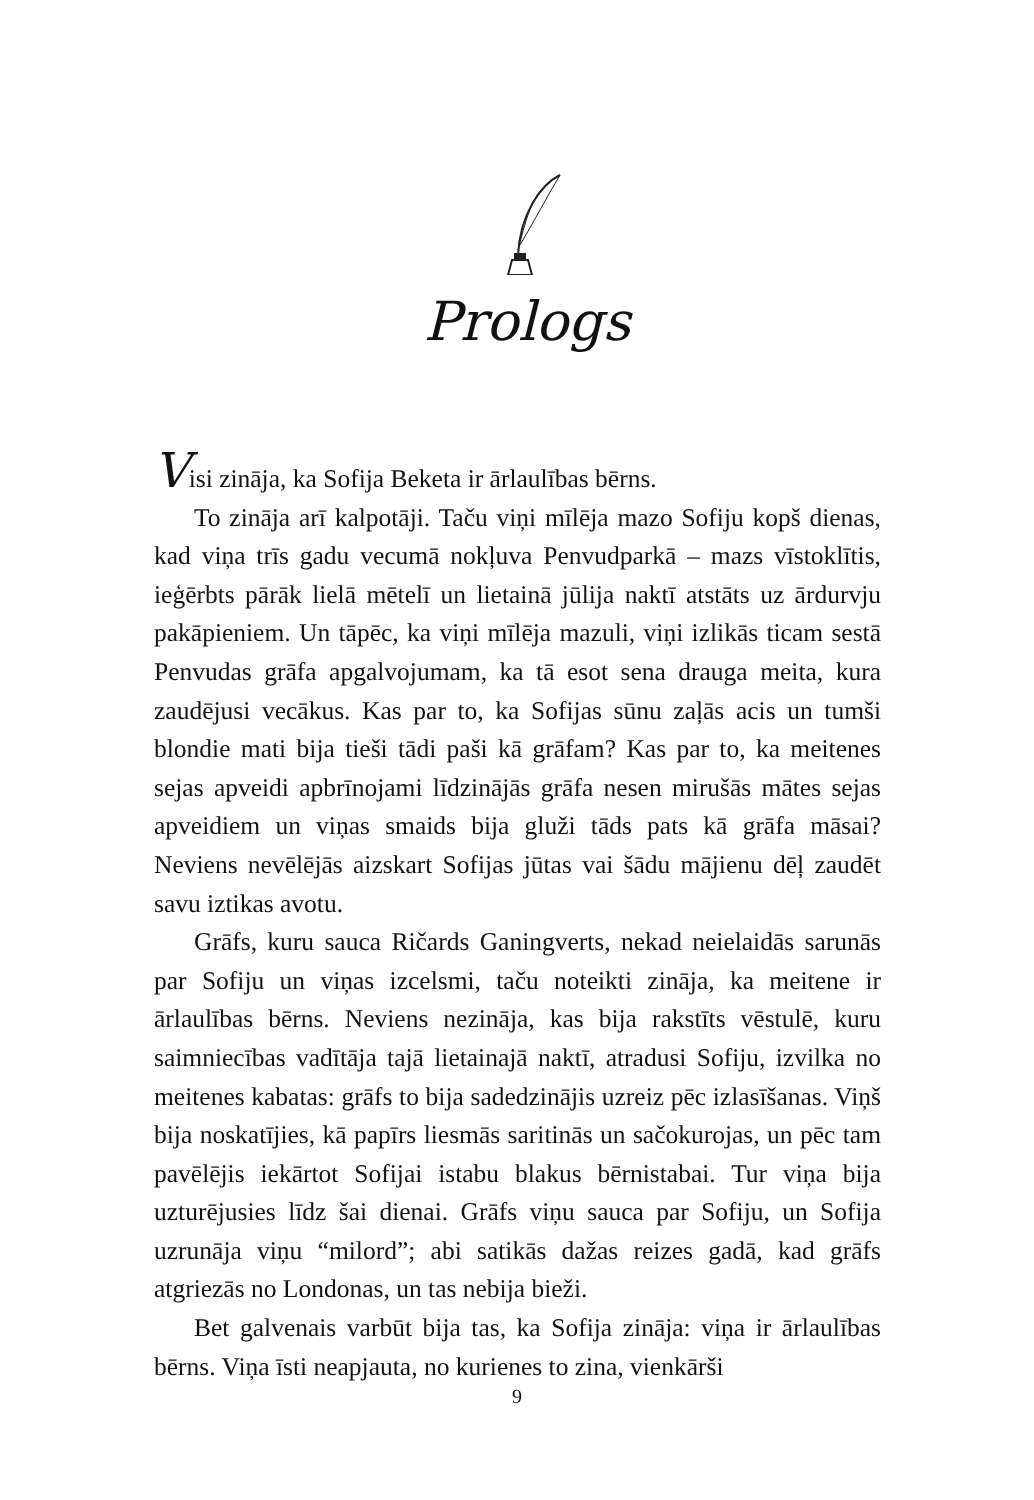Prologs
Visi zināja, ka Sofija Beketa ir ārlaulības bērns.
To zināja arī kalpotāji. Taču viņi mīlēja mazo Sofiju kopš dienas, kad viņa trīs gadu vecumā nokļuva Penvudparkā – mazs vīstoklītis, ieģērbts pārāk lielā mētelī un lietainā jūlija naktī atstāts uz ārdurvju pakāpieniem. Un tāpēc, ka viņi mīlēja mazuli, viņi izlikās ticam sestā Penvudas grāfa apgalvojumam, ka tā esot sena drauga meita, kura zaudējusi vecākus. Kas par to, ka Sofijas sūnu zaļās acis un tumši blondie mati bija tieši tādi paši kā grāfam? Kas par to, ka meitenes sejas apveidi apbrīnojami līdzinājās grāfa nesen mirušās mātes sejas apveidiem un viņas smaids bija gluži tāds pats kā grāfa māsai? Neviens nevēlējās aizskart Sofijas jūtas vai šādu mājienu dēļ zaudēt savu iztikas avotu.
Grāfs, kuru sauca Ričards Ganingverts, nekad neielaidās sarunās par Sofiju un viņas izcelsmi, taču noteikti zināja, ka meitene ir ārlaulības bērns. Neviens nezināja, kas bija rakstīts vēstulē, kuru saimniecības vadītāja tajā lietainajā naktī, atradusi Sofiju, izvilka no meitenes kabatas: grāfs to bija sadedzinājis uzreiz pēc izlasīšanas. Viņš bija noskatījies, kā papīrs liesmās saritinās un sačokurojas, un pēc tam pavēlējis iekārtot Sofijai istabu blakus bērnistabai. Tur viņa bija uzturējusies līdz šai dienai. Grāfs viņu sauca par Sofiju, un Sofija uzrunāja viņu “milord”; abi satikās dažas reizes gadā, kad grāfs atgriezās no Londonas, un tas nebija bieži.
Bet galvenais varbūt bija tas, ka Sofija zināja: viņa ir ārlaulības bērns. Viņa īsti neapjauta, no kurienes to zina, vienkārši
9